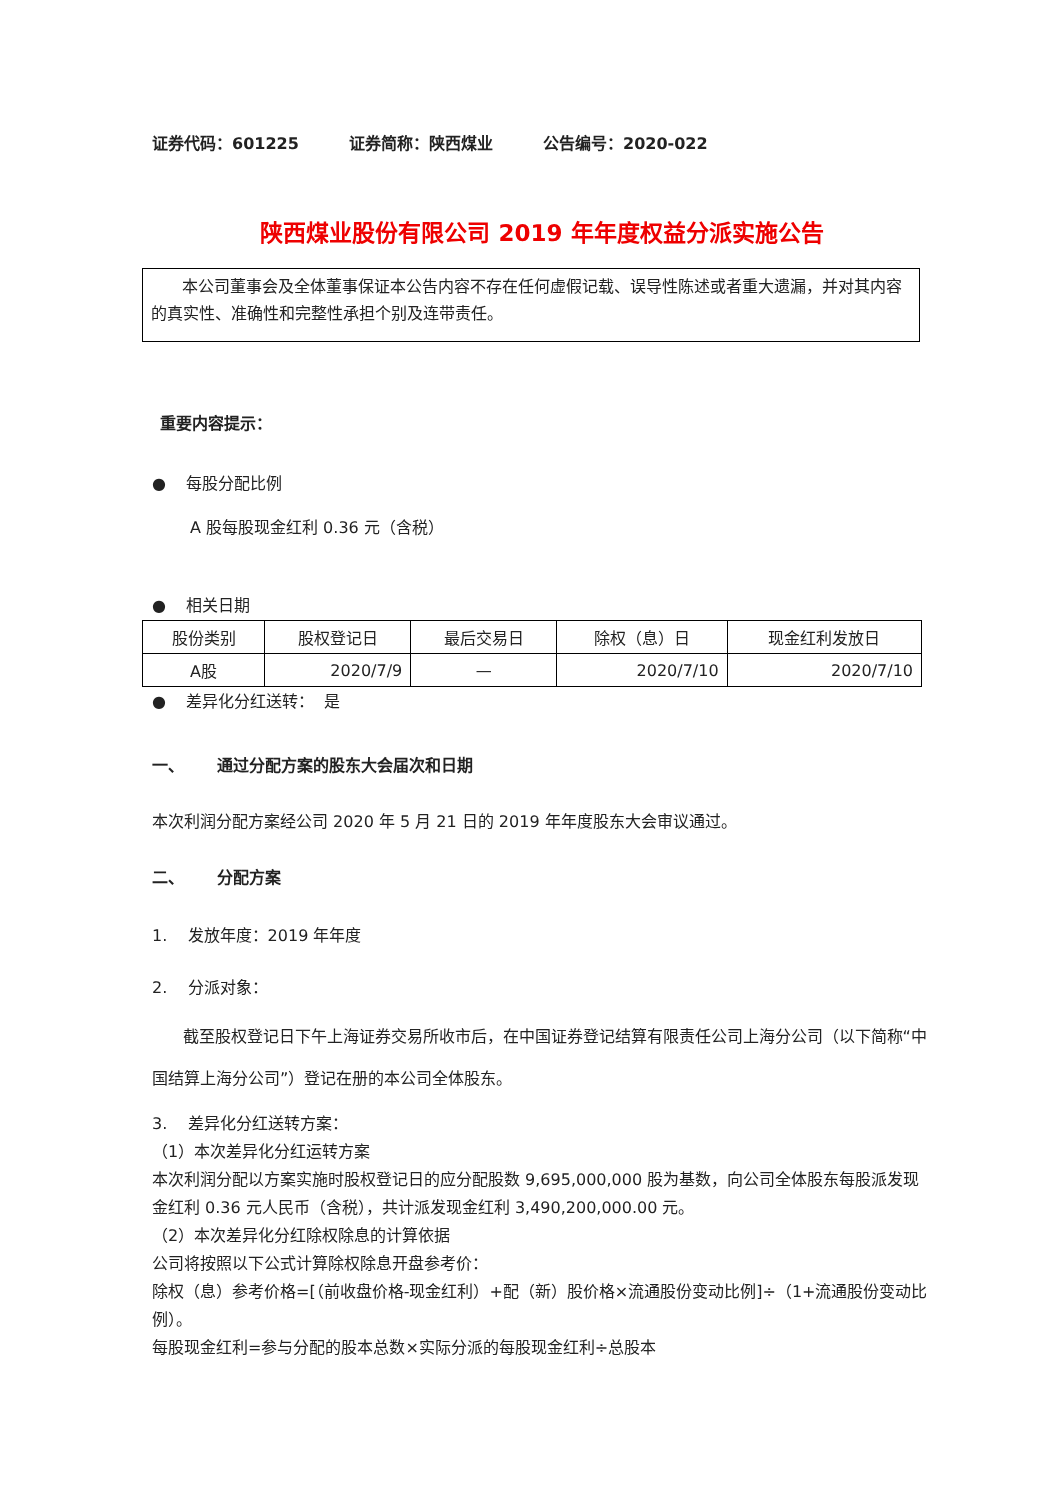证券代码：601225 证券简称：陕西煤业 公告编号：2020-022
陕西煤业股份有限公司 2019 年年度权益分派实施公告
本公司董事会及全体董事保证本公告内容不存在任何虚假记载、误导性陈述或者重大遗漏，并对其内容的真实性、准确性和完整性承担个别及连带责任。
重要内容提示：
● 每股分配比例
A 股每股现金红利 0.36 元（含税）
● 相关日期
| 股份类别 | 股权登记日 | 最后交易日 | 除权（息）日 | 现金红利发放日 |
| A股 | 2020/7/9 | — | 2020/7/10 | 2020/7/10 |
● 差异化分红送转： 是
一、 通过分配方案的股东大会届次和日期
本次利润分配方案经公司 2020 年 5 月 21 日的 2019 年年度股东大会审议通过。
二、 分配方案
1. 发放年度：2019 年年度
2. 分派对象：
截至股权登记日下午上海证券交易所收市后，在中国证券登记结算有限责任公司上海分公司（以下简称“中国结算上海分公司”）登记在册的本公司全体股东。
3. 差异化分红送转方案：
（1）本次差异化分红运转方案
本次利润分配以方案实施时股权登记日的应分配股数 9,695,000,000 股为基数，向公司全体股东每股派发现金红利 0.36 元人民币（含税），共计派发现金红利 3,490,200,000.00 元。
（2）本次差异化分红除权除息的计算依据
公司将按照以下公式计算除权除息开盘参考价：
除权（息）参考价格=[（前收盘价格-现金红利）+配（新）股价格×流通股份变动比例]÷（1+流通股份变动比例）。
每股现金红利=参与分配的股本总数×实际分派的每股现金红利÷总股本